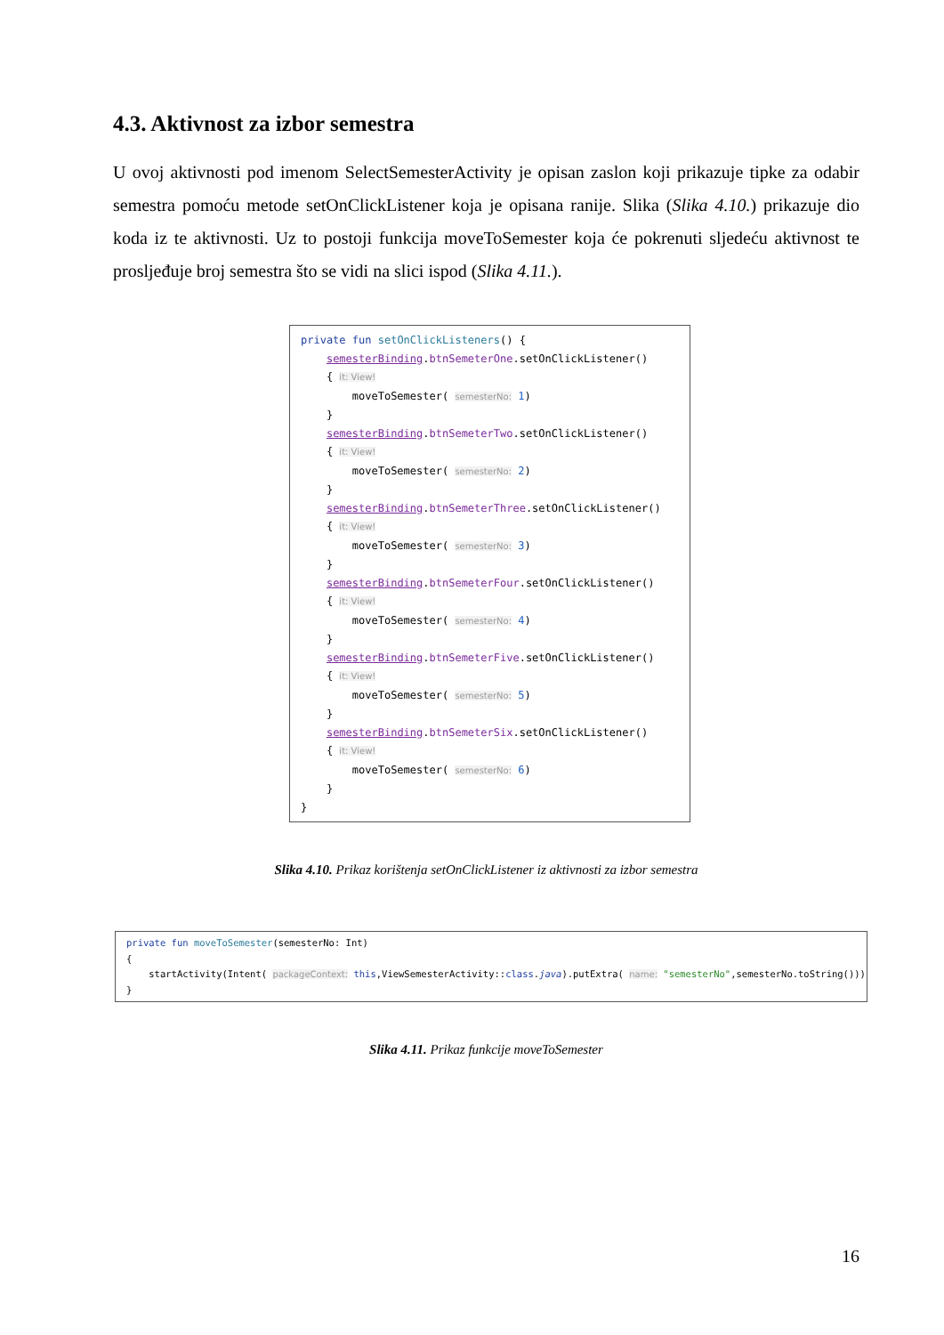4.3. Aktivnost za izbor semestra
U ovoj aktivnosti pod imenom SelectSemesterActivity je opisan zaslon koji prikazuje tipke za odabir semestra pomoću metode setOnClickListener koja je opisana ranije. Slika (Slika 4.10.) prikazuje dio koda iz te aktivnosti. Uz to postoji funkcija moveToSemester koja će pokrenuti sljedeću aktivnost te prosljeđuje broj semestra što se vidi na slici ispod (Slika 4.11.).
private fun setOnClickListeners() { semesterBinding.btnSemeterOne.setOnClickListener() { it: View! moveToSemester( semesterNo: 1) } semesterBinding.btnSemeterTwo.setOnClickListener() { it: View! moveToSemester( semesterNo: 2) } semesterBinding.btnSemeterThree.setOnClickListener() { it: View! moveToSemester( semesterNo: 3) } semesterBinding.btnSemeterFour.setOnClickListener() { it: View! moveToSemester( semesterNo: 4) } semesterBinding.btnSemeterFive.setOnClickListener() { it: View! moveToSemester( semesterNo: 5) } semesterBinding.btnSemeterSix.setOnClickListener() { it: View! moveToSemester( semesterNo: 6) } }
Slika 4.10. Prikaz korištenja setOnClickListener iz aktivnosti za izbor semestra
private fun moveToSemester(semesterNo: Int) { startActivity(Intent( packageContext: this,ViewSemesterActivity::class.java).putExtra( name: "semesterNo",semesterNo.toString())) }
Slika 4.11. Prikaz funkcije moveToSemester
16